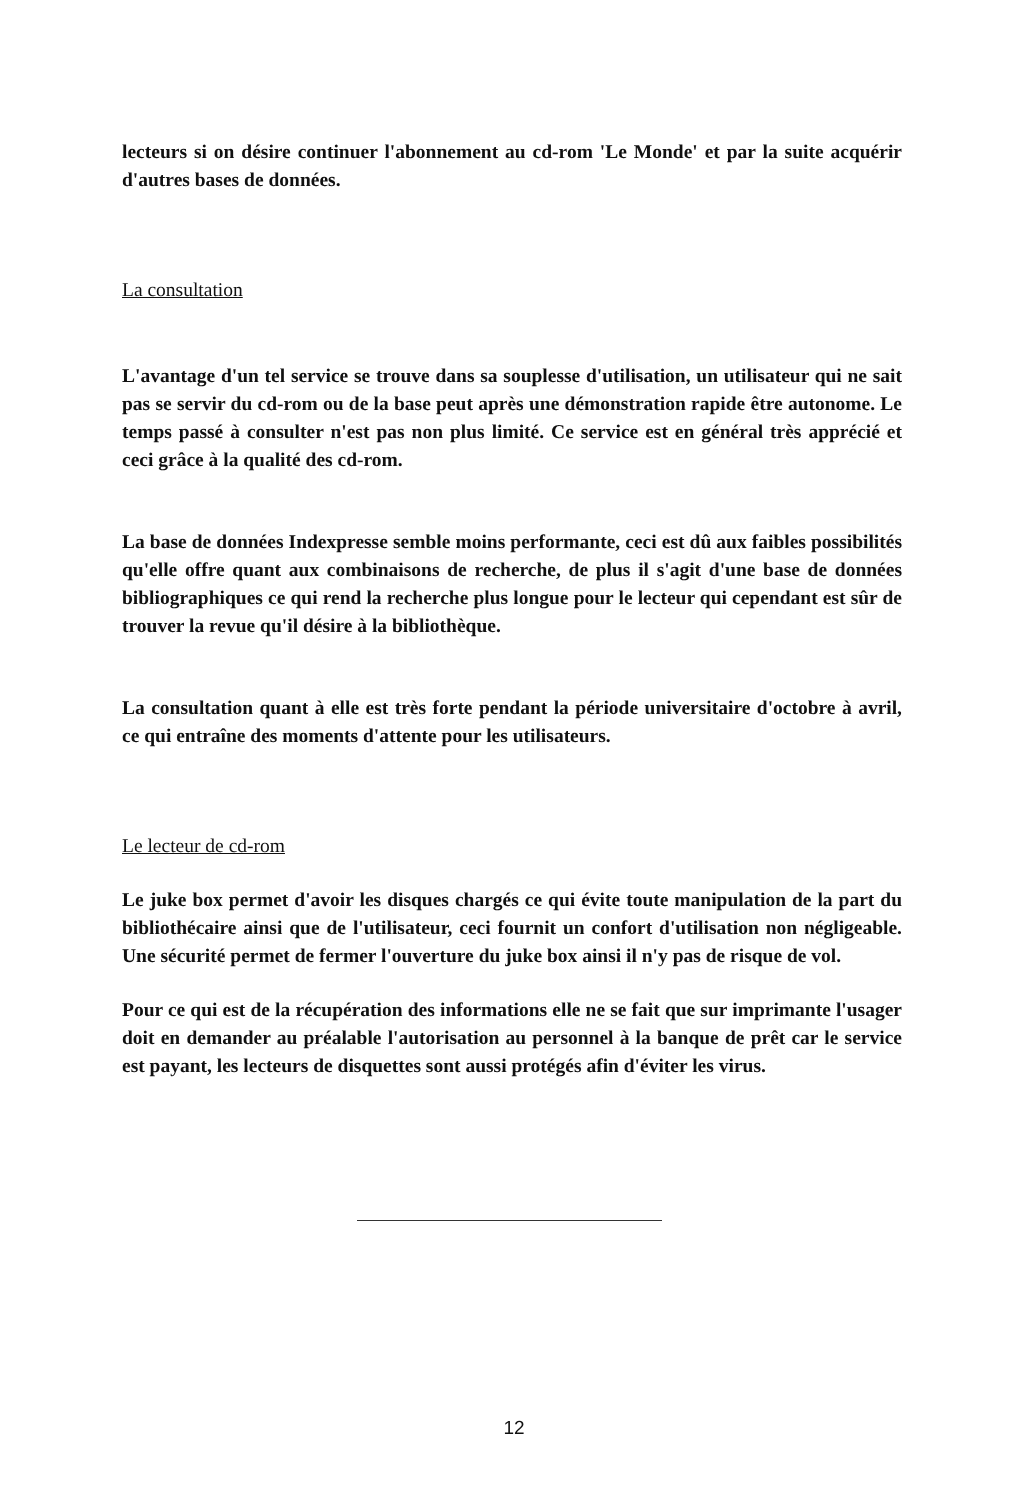lecteurs si on désire continuer l'abonnement au cd-rom 'Le Monde' et par la suite acquérir d'autres bases de données.
La consultation
L'avantage d'un tel service se trouve dans sa souplesse d'utilisation, un utilisateur qui ne sait pas se servir du cd-rom ou de la base peut après une démonstration rapide être autonome. Le temps passé à consulter n'est pas non plus limité. Ce service est en général très apprécié et ceci grâce à la qualité des cd-rom.
La base de données Indexpresse semble moins performante, ceci est dû aux faibles possibilités qu'elle offre quant aux combinaisons de recherche, de plus il s'agit d'une base de données bibliographiques ce qui rend la recherche plus longue pour le lecteur qui cependant est sûr de trouver la revue qu'il désire à la bibliothèque.
La consultation quant à elle est très forte pendant la période universitaire d'octobre à avril, ce qui entraîne des moments d'attente pour les utilisateurs.
Le lecteur de cd-rom
Le juke box permet d'avoir les disques chargés ce qui évite toute manipulation de la part du bibliothécaire ainsi que de l'utilisateur, ceci fournit un confort d'utilisation non négligeable. Une sécurité permet de fermer l'ouverture du juke box ainsi il n'y pas de risque de vol.
Pour ce qui est de la récupération des informations elle ne se fait que sur imprimante l'usager doit en demander au préalable l'autorisation au personnel à la banque de prêt car le service est payant, les lecteurs de disquettes sont aussi protégés afin d'éviter les virus.
12